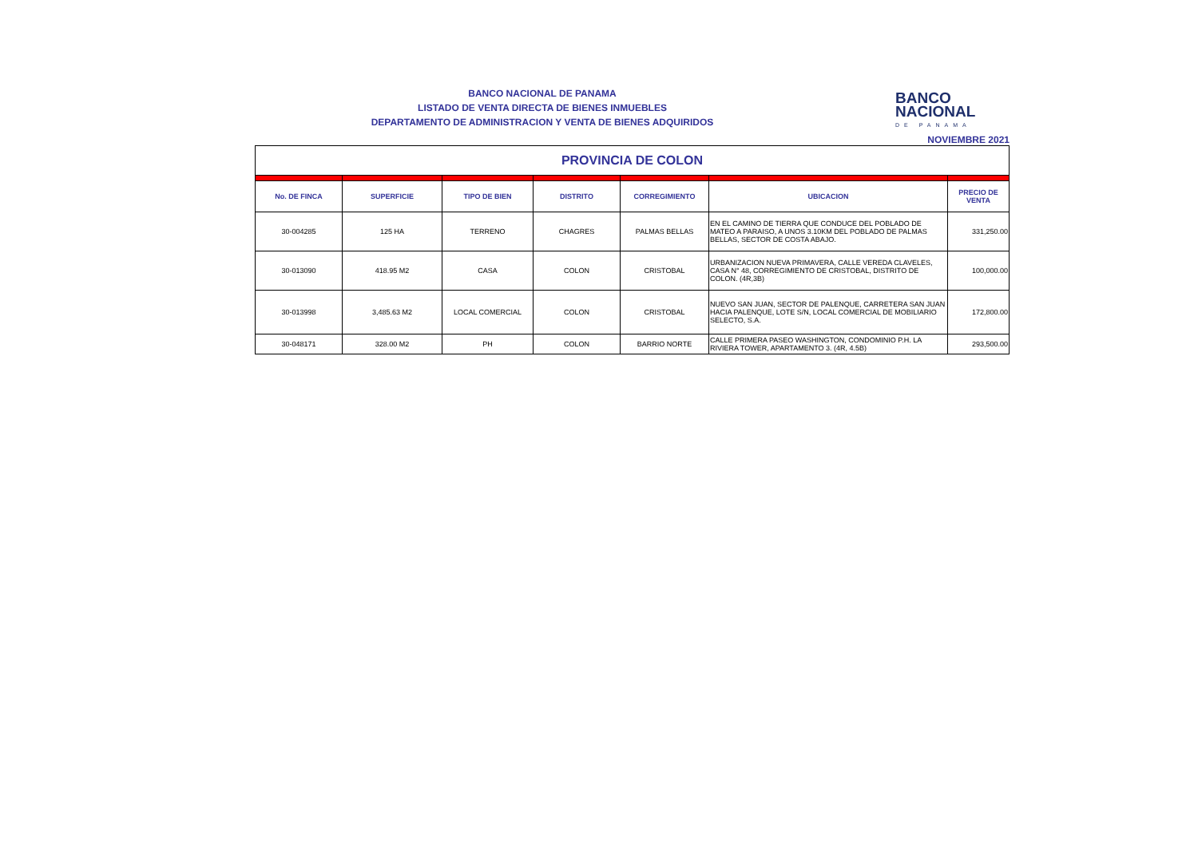BANCO NACIONAL DE PANAMA
LISTADO DE VENTA DIRECTA DE BIENES INMUEBLES
DEPARTAMENTO DE ADMINISTRACION Y VENTA DE BIENES ADQUIRIDOS
BANCO
NACIONAL
DE PANAMA
NOVIEMBRE 2021
| PROVINCIA DE COLON | | | | | | |
| No. DE FINCA | SUPERFICIE | TIPO DE BIEN | DISTRITO | CORREGIMIENTO | UBICACION | PRECIO DE VENTA |
| 30-004285 | 125 HA | TERRENO | CHAGRES | PALMAS BELLAS | EN EL CAMINO DE TIERRA QUE CONDUCE DEL POBLADO DE MATEO A PARAISO, A UNOS 3.10KM DEL POBLADO DE PALMAS BELLAS, SECTOR DE COSTA ABAJO. | 331,250.00 |
| 30-013090 | 418.95 M2 | CASA | COLON | CRISTOBAL | URBANIZACION NUEVA PRIMAVERA, CALLE VEREDA CLAVELES, CASA N° 48, CORREGIMIENTO DE CRISTOBAL, DISTRITO DE COLON. (4R,3B) | 100,000.00 |
| 30-013998 | 3,485.63 M2 | LOCAL COMERCIAL | COLON | CRISTOBAL | NUEVO SAN JUAN, SECTOR DE PALENQUE, CARRETERA SAN JUAN HACIA PALENQUE, LOTE S/N, LOCAL COMERCIAL DE MOBILIARIO SELECTO, S.A. | 172,800.00 |
| 30-048171 | 328.00 M2 | PH | COLON | BARRIO NORTE | CALLE PRIMERA PASEO WASHINGTON, CONDOMINIO P.H. LA RIVIERA TOWER, APARTAMENTO 3. (4R, 4.5B) | 293,500.00 |